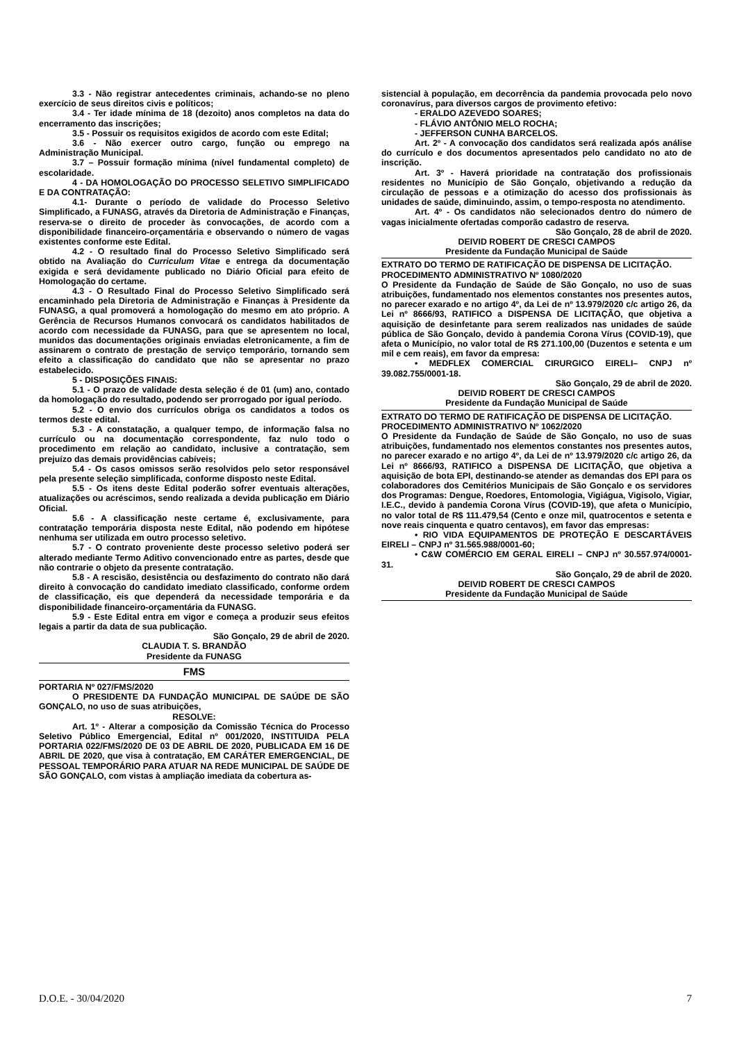3.3 - Não registrar antecedentes criminais, achando-se no pleno exercício de seus direitos civis e políticos;
3.4 - Ter idade mínima de 18 (dezoito) anos completos na data do encerramento das inscrições;
3.5 - Possuir os requisitos exigidos de acordo com este Edital;
3.6 - Não exercer outro cargo, função ou emprego na Administração Municipal.
3.7 – Possuir formação mínima (nível fundamental completo) de escolaridade.
4 - DA HOMOLOGAÇÃO DO PROCESSO SELETIVO SIMPLIFICADO E DA CONTRATAÇÃO:
4.1- Durante o período de validade do Processo Seletivo Simplificado, a FUNASG, através da Diretoria de Administração e Finanças, reserva-se o direito de proceder às convocações, de acordo com a disponibilidade financeiro-orçamentária e observando o número de vagas existentes conforme este Edital.
4.2 - O resultado final do Processo Seletivo Simplificado será obtido na Avaliação do Curriculum Vitae e entrega da documentação exigida e será devidamente publicado no Diário Oficial para efeito de Homologação do certame.
4.3 - O Resultado Final do Processo Seletivo Simplificado será encaminhado pela Diretoria de Administração e Finanças à Presidente da FUNASG, a qual promoverá a homologação do mesmo em ato próprio. A Gerência de Recursos Humanos convocará os candidatos habilitados de acordo com necessidade da FUNASG, para que se apresentem no local, munidos das documentações originais enviadas eletronicamente, a fim de assinarem o contrato de prestação de serviço temporário, tornando sem efeito a classificação do candidato que não se apresentar no prazo estabelecido.
5 - DISPOSIÇÕES FINAIS:
5.1 - O prazo de validade desta seleção é de 01 (um) ano, contado da homologação do resultado, podendo ser prorrogado por igual período.
5.2 - O envio dos currículos obriga os candidatos a todos os termos deste edital.
5.3 - A constatação, a qualquer tempo, de informação falsa no currículo ou na documentação correspondente, faz nulo todo o procedimento em relação ao candidato, inclusive a contratação, sem prejuízo das demais providências cabíveis;
5.4 - Os casos omissos serão resolvidos pelo setor responsável pela presente seleção simplificada, conforme disposto neste Edital.
5.5 - Os itens deste Edital poderão sofrer eventuais alterações, atualizações ou acréscimos, sendo realizada a devida publicação em Diário Oficial.
5.6 - A classificação neste certame é, exclusivamente, para contratação temporária disposta neste Edital, não podendo em hipótese nenhuma ser utilizada em outro processo seletivo.
5.7 - O contrato proveniente deste processo seletivo poderá ser alterado mediante Termo Aditivo convencionado entre as partes, desde que não contrarie o objeto da presente contratação.
5.8 - A rescisão, desistência ou desfazimento do contrato não dará direito à convocação do candidato imediato classificado, conforme ordem de classificação, eis que dependerá da necessidade temporária e da disponibilidade financeiro-orçamentária da FUNASG.
5.9 - Este Edital entra em vigor e começa a produzir seus efeitos legais a partir da data de sua publicação.
São Gonçalo, 29 de abril de 2020.
CLAUDIA T. S. BRANDÃO
Presidente da FUNASG
FMS
PORTARIA Nº 027/FMS/2020
O PRESIDENTE DA FUNDAÇÃO MUNICIPAL DE SAÚDE DE SÃO GONÇALO, no uso de suas atribuições,
RESOLVE:
Art. 1º - Alterar a composição da Comissão Técnica do Processo Seletivo Público Emergencial, Edital nº 001/2020, INSTITUIDA PELA PORTARIA 022/FMS/2020 DE 03 DE ABRIL DE 2020, PUBLICADA EM 16 DE ABRIL DE 2020, que visa à contratação, EM CARÁTER EMERGENCIAL, DE PESSOAL TEMPORÁRIO PARA ATUAR NA REDE MUNICIPAL DE SAÚDE DE SÃO GONÇALO, com vistas à ampliação imediata da cobertura as-
sistencial à população, em decorrência da pandemia provocada pelo novo coronavírus, para diversos cargos de provimento efetivo:
- ERALDO AZEVEDO SOARES;
- FLÁVIO ANTÔNIO MELO ROCHA;
- JEFFERSON CUNHA BARCELOS.
Art. 2º - A convocação dos candidatos será realizada após análise do currículo e dos documentos apresentados pelo candidato no ato de inscrição.
Art. 3º - Haverá prioridade na contratação dos profissionais residentes no Município de São Gonçalo, objetivando a redução da circulação de pessoas e a otimização do acesso dos profissionais às unidades de saúde, diminuindo, assim, o tempo-resposta no atendimento.
Art. 4º - Os candidatos não selecionados dentro do número de vagas inicialmente ofertadas comporão cadastro de reserva.
São Gonçalo, 28 de abril de 2020.
DEIVID ROBERT DE CRESCI CAMPOS
Presidente da Fundação Municipal de Saúde
EXTRATO DO TERMO DE RATIFICAÇÃO DE DISPENSA DE LICITAÇÃO.
PROCEDIMENTO ADMINISTRATIVO Nº 1080/2020
O Presidente da Fundação de Saúde de São Gonçalo, no uso de suas atribuições, fundamentado nos elementos constantes nos presentes autos, no parecer exarado e no artigo 4º, da Lei de nº 13.979/2020 c/c artigo 26, da Lei nº 8666/93, RATIFICO a DISPENSA DE LICITAÇÃO, que objetiva a aquisição de desinfetante para serem realizados nas unidades de saúde pública de São Gonçalo, devido à pandemia Corona Vírus (COVID-19), que afeta o Município, no valor total de R$ 271.100,00 (Duzentos e setenta e um mil e cem reais), em favor da empresa:
• MEDFLEX COMERCIAL CIRURGICO EIRELI– CNPJ nº 39.082.755/0001-18.
São Gonçalo, 29 de abril de 2020.
DEIVID ROBERT DE CRESCI CAMPOS
Presidente da Fundação Municipal de Saúde
EXTRATO DO TERMO DE RATIFICAÇÃO DE DISPENSA DE LICITAÇÃO.
PROCEDIMENTO ADMINISTRATIVO Nº 1062/2020
O Presidente da Fundação de Saúde de São Gonçalo, no uso de suas atribuições, fundamentado nos elementos constantes nos presentes autos, no parecer exarado e no artigo 4º, da Lei de nº 13.979/2020 c/c artigo 26, da Lei nº 8666/93, RATIFICO a DISPENSA DE LICITAÇÃO, que objetiva a aquisição de bota EPI, destinando-se atender as demandas dos EPI para os colaboradores dos Cemitérios Municipais de São Gonçalo e os servidores dos Programas: Dengue, Roedores, Entomologia, Vigiágua, Vigisolo, Vigiar, I.E.C., devido à pandemia Corona Vírus (COVID-19), que afeta o Município, no valor total de R$ 111.479,54 (Cento e onze mil, quatrocentos e setenta e nove reais cinquenta e quatro centavos), em favor das empresas:
• RIO VIDA EQUIPAMENTOS DE PROTEÇÃO E DESCARTÁVEIS EIRELI – CNPJ nº 31.565.988/0001-60;
• C&W COMÉRCIO EM GERAL EIRELI – CNPJ nº 30.557.974/0001-31.
São Gonçalo, 29 de abril de 2020.
DEIVID ROBERT DE CRESCI CAMPOS
Presidente da Fundação Municipal de Saúde
D.O.E. - 30/04/2020 7